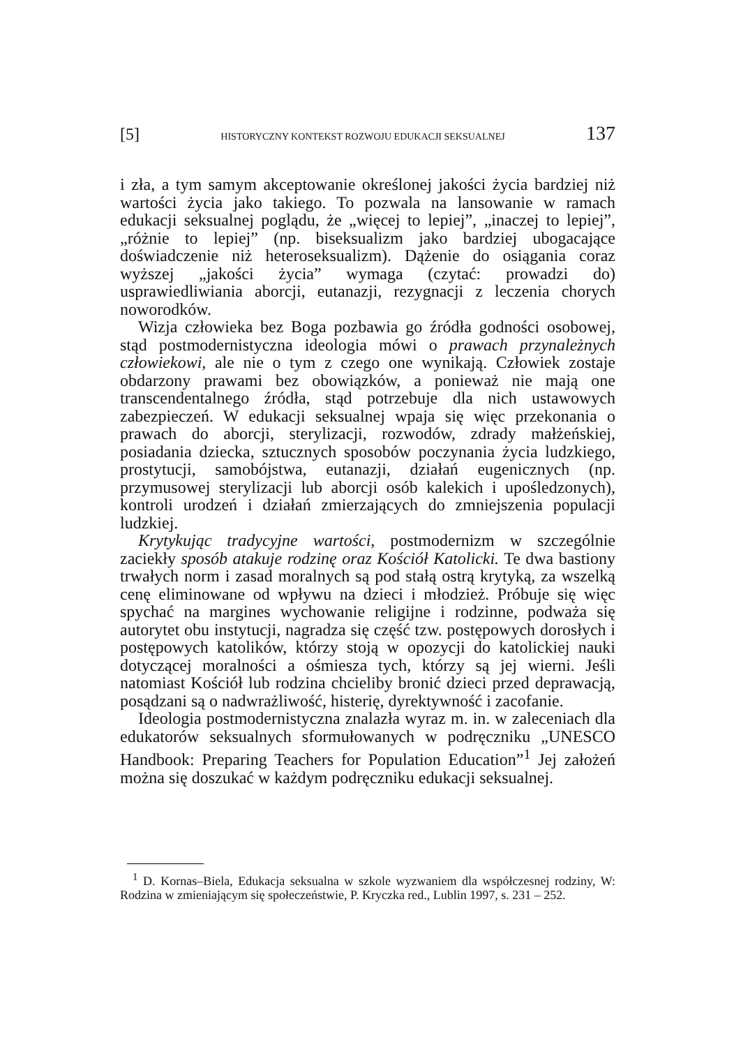[5] HISTORYCZNY KONTEKST ROZWOJU EDUKACJI SEKSUALNEJ 137
i zła, a tym samym akceptowanie określonej jakości życia bardziej niż wartości życia jako takiego. To pozwala na lansowanie w ramach edukacji seksualnej poglądu, że „więcej to lepiej”, „inaczej to lepiej”, „różnie to lepiej” (np. biseksualizm jako bardziej ubogacające doświadczenie niż heteroseksualizm). Dążenie do osiągania coraz wyższej „jakości życia” wymaga (czytać: prowadzi do) usprawiedliwiania aborcji, eutanazji, rezygnacji z leczenia chorych noworodków.
Wizja człowieka bez Boga pozbawia go źródła godności osobowej, stąd postmodernistyczna ideologia mówi o prawach przynależnych człowiekowi, ale nie o tym z czego one wynikają. Człowiek zostaje obdarzony prawami bez obowiązków, a ponieważ nie mają one transcendentalnego źródła, stąd potrzebuje dla nich ustawowych zabezpieczeń. W edukacji seksualnej wpaja się więc przekonania o prawach do aborcji, sterylizacji, rozwodów, zdrady małżeńskiej, posiadania dziecka, sztucznych sposobów poczynania życia ludzkiego, prostytucji, samobójstwa, eutanazji, działań eugenicznych (np. przymusowej sterylizacji lub aborcji osób kalekich i upośledzonych), kontroli urodzeń i działań zmierzających do zmniejszenia populacji ludzkiej.
Krytykując tradycyjne wartości, postmodernizm w szczególnie zaciekły sposób atakuje rodzinę oraz Kościół Katolicki. Te dwa bastiony trwałych norm i zasad moralnych są pod stałą ostrą krytyką, za wszelką cenę eliminowane od wpływu na dzieci i młodzież. Próbuje się więc spychać na margines wychowanie religijne i rodzinne, podważa się autorytet obu instytucji, nagradza się część tzw. postępowych dorosłych i postępowych katolików, którzy stoją w opozycji do katolickiej nauki dotyczącej moralności a ośmiesza tych, którzy są jej wierni. Jeśli natomiast Kościół lub rodzina chcieliby bronić dzieci przed deprawacją, posądzani są o nadwrażliwość, histerię, dyrektywność i zacofanie.
Ideologia postmodernistyczna znalazła wyraz m. in. w zaleceniach dla edukatorów seksualnych sformułowanych w podręczniku „UNESCO Handbook: Preparing Teachers for Population Education”<sup>1</sup> Jej założeń można się doszukać w każdym podręczniku edukacji seksualnej.
<sup>1</sup> D. Kornas–Biela, Edukacja seksualna w szkole wyzwaniem dla współczesnej rodziny, W: Rodzina w zmieniającym się społeczeństwie, P. Kryczka red., Lublin 1997, s. 231 – 252.